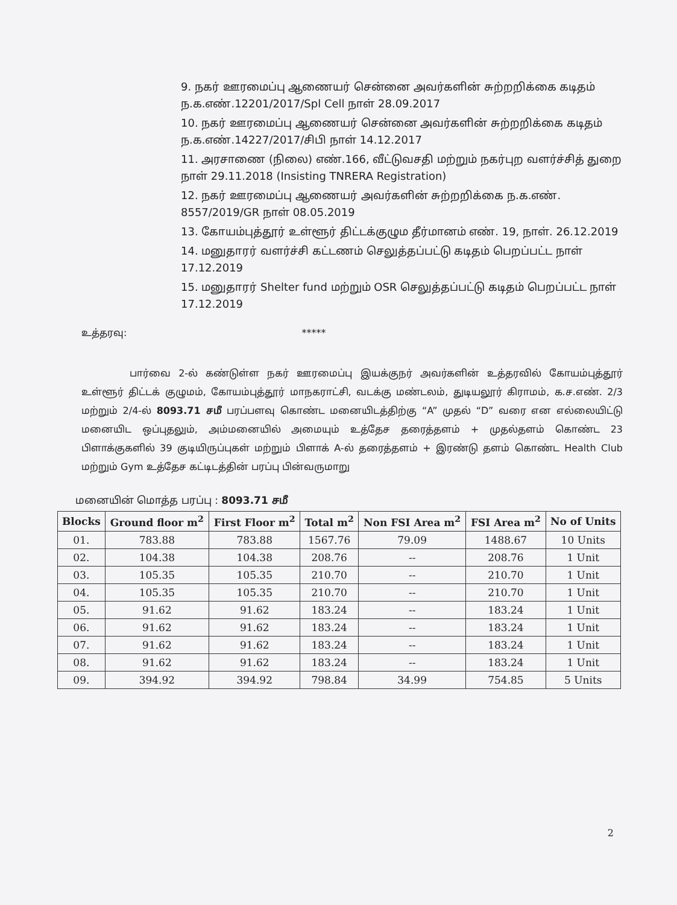9. நகர் ஊரமைப்பு ஆணையர் சென்னை அவர்களின் சுற்றறிக்கை கடிதம் ந.க.எண்.12201/2017/Spl Cell நாள் 28.09.2017
10. நகர் ஊரமைப்பு ஆணையர் சென்னை அவர்களின் சுற்றறிக்கை கடிதம் ந.க.எண்.14227/2017/சிபி நாள் 14.12.2017
11. அரசாணை (நிலை) எண்.166, வீட்டுவசதி மற்றும் நகர்புற வளர்ச்சித் துறை நாள் 29.11.2018 (Insisting TNRERA Registration)
12. நகர் ஊரமைப்பு ஆணையர் அவர்களின் சுற்றறிக்கை ந.க.எண். 8557/2019/GR நாள் 08.05.2019
13. கோயம்புத்தூர் உள்ளூர் திட்டக்குழும தீர்மானம் எண். 19, நாள். 26.12.2019
14. மனுதாரர் வளர்ச்சி கட்டணம் செலுத்தப்பட்டு கடிதம் பெறப்பட்ட நாள் 17.12.2019
15. மனுதாரர் Shelter fund மற்றும் OSR செலுத்தப்பட்டு கடிதம் பெறப்பட்ட நாள் 17.12.2019
உத்தரவு: *****
பார்வை 2-ல் கண்டுள்ள நகர் ஊரமைப்பு இயக்குநர் அவர்களின் உத்தரவில் கோயம்புத்தூர் உள்ளூர் திட்டக் குழுமம், கோயம்புத்தூர் மாநகராட்சி, வடக்கு மண்டலம், துடியலூர் கிராமம், க.ச.எண். 2/3 மற்றும் 2/4-ல் 8093.71 சமீ பரப்பளவு கொண்ட மனையிடத்திற்கு “A” முதல் “D” வரை என எல்லையிட்டு மனையிட ஒப்புதலும், அம்மனையில் அமையும் உத்தேச தரைத்தளம் + முதல்தளம் கொண்ட 23 பிளாக்குகளில் 39 குடியிருப்புகள் மற்றும் பிளாக் A-ல் தரைத்தளம் + இரண்டு தளம் கொண்ட Health Club மற்றும் Gym உத்தேச கட்டிடத்தின் பரப்பு பின்வருமாறு
மனையின் மொத்த பரப்பு : 8093.71 சமீ
| Blocks | Ground floor m<sup>2</sup> | First Floor m<sup>2</sup> | Total m<sup>2</sup> | Non FSI Area m<sup>2</sup> | FSI Area m<sup>2</sup> | No of Units |
| --- | --- | --- | --- | --- | --- | --- |
| 01. | 783.88 | 783.88 | 1567.76 | 79.09 | 1488.67 | 10 Units |
| 02. | 104.38 | 104.38 | 208.76 | -- | 208.76 | 1 Unit |
| 03. | 105.35 | 105.35 | 210.70 | -- | 210.70 | 1 Unit |
| 04. | 105.35 | 105.35 | 210.70 | -- | 210.70 | 1 Unit |
| 05. | 91.62 | 91.62 | 183.24 | -- | 183.24 | 1 Unit |
| 06. | 91.62 | 91.62 | 183.24 | -- | 183.24 | 1 Unit |
| 07. | 91.62 | 91.62 | 183.24 | -- | 183.24 | 1 Unit |
| 08. | 91.62 | 91.62 | 183.24 | -- | 183.24 | 1 Unit |
| 09. | 394.92 | 394.92 | 798.84 | 34.99 | 754.85 | 5 Units |
2